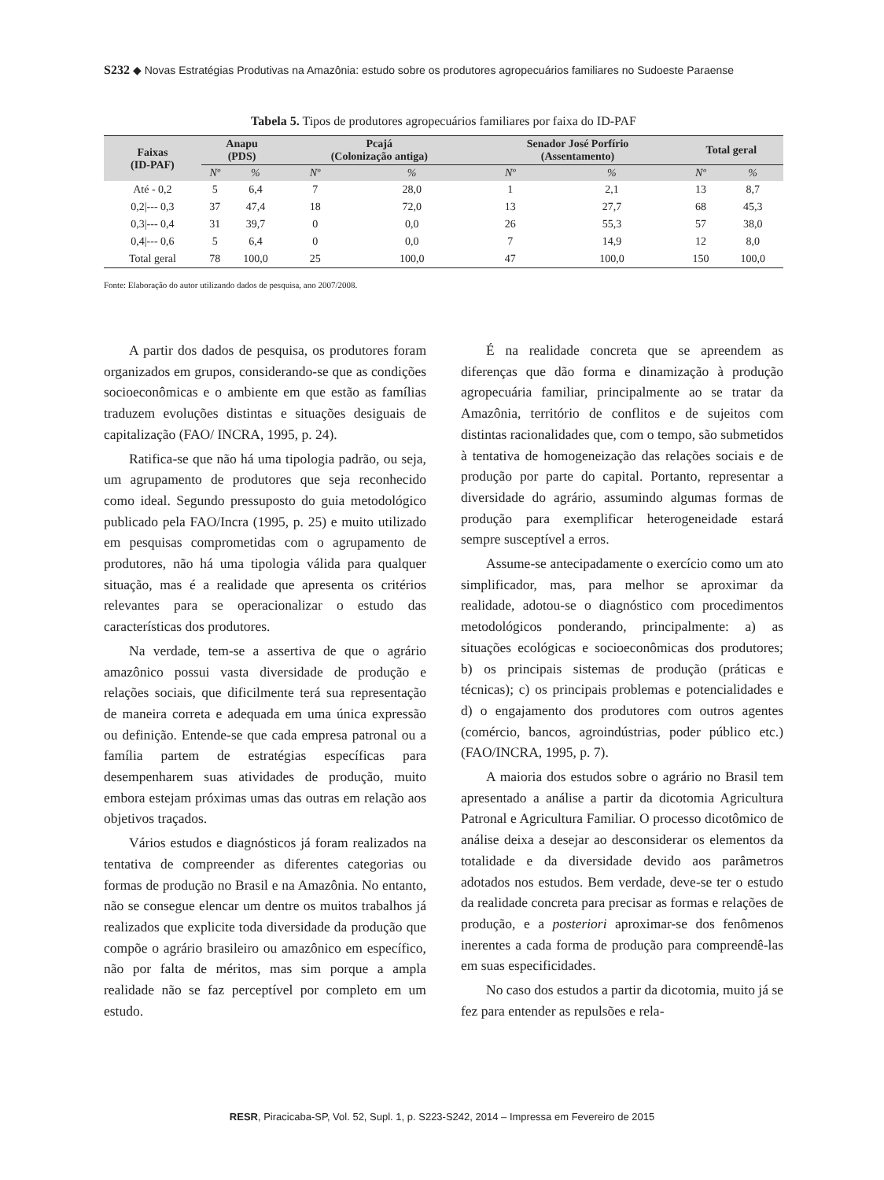S232 ◆ Novas Estratégias Produtivas na Amazônia: estudo sobre os produtores agropecuários familiares no Sudoeste Paraense
Tabela 5. Tipos de produtores agropecuários familiares por faixa do ID-PAF
| Faixas (ID-PAF) | Anapu (PDS) | | Pcajá (Colonização antiga) | | Senador José Porfírio (Assentamento) | | Total geral | |
| --- | --- | --- | --- | --- | --- | --- | --- | --- |
| | Nº | % | Nº | % | Nº | % | Nº | % |
| Até - 0,2 | 5 | 6,4 | 7 | 28,0 | 1 | 2,1 | 13 | 8,7 |
| 0,2/--- 0,3 | 37 | 47,4 | 18 | 72,0 | 13 | 27,7 | 68 | 45,3 |
| 0,3/--- 0,4 | 31 | 39,7 | 0 | 0,0 | 26 | 55,3 | 57 | 38,0 |
| 0,4/--- 0,6 | 5 | 6,4 | 0 | 0,0 | 7 | 14,9 | 12 | 8,0 |
| Total geral | 78 | 100,0 | 25 | 100,0 | 47 | 100,0 | 150 | 100,0 |
Fonte: Elaboração do autor utilizando dados de pesquisa, ano 2007/2008.
A partir dos dados de pesquisa, os produtores foram organizados em grupos, considerando-se que as condições socioeconômicas e o ambiente em que estão as famílias traduzem evoluções distintas e situações desiguais de capitalização (FAO/ INCRA, 1995, p. 24).
Ratifica-se que não há uma tipologia padrão, ou seja, um agrupamento de produtores que seja reconhecido como ideal. Segundo pressuposto do guia metodológico publicado pela FAO/Incra (1995, p. 25) e muito utilizado em pesquisas comprometidas com o agrupamento de produtores, não há uma tipologia válida para qualquer situação, mas é a realidade que apresenta os critérios relevantes para se operacionalizar o estudo das características dos produtores.
Na verdade, tem-se a assertiva de que o agrário amazônico possui vasta diversidade de produção e relações sociais, que dificilmente terá sua representação de maneira correta e adequada em uma única expressão ou definição. Entende-se que cada empresa patronal ou a família partem de estratégias específicas para desempenharem suas atividades de produção, muito embora estejam próximas umas das outras em relação aos objetivos traçados.
Vários estudos e diagnósticos já foram realizados na tentativa de compreender as diferentes categorias ou formas de produção no Brasil e na Amazônia. No entanto, não se consegue elencar um dentre os muitos trabalhos já realizados que explicite toda diversidade da produção que compõe o agrário brasileiro ou amazônico em específico, não por falta de méritos, mas sim porque a ampla realidade não se faz perceptível por completo em um estudo.
É na realidade concreta que se apreendem as diferenças que dão forma e dinamização à produção agropecuária familiar, principalmente ao se tratar da Amazônia, território de conflitos e de sujeitos com distintas racionalidades que, com o tempo, são submetidos à tentativa de homogeneização das relações sociais e de produção por parte do capital. Portanto, representar a diversidade do agrário, assumindo algumas formas de produção para exemplificar heterogeneidade estará sempre susceptível a erros.
Assume-se antecipadamente o exercício como um ato simplificador, mas, para melhor se aproximar da realidade, adotou-se o diagnóstico com procedimentos metodológicos ponderando, principalmente: a) as situações ecológicas e socioeconômicas dos produtores; b) os principais sistemas de produção (práticas e técnicas); c) os principais problemas e potencialidades e d) o engajamento dos produtores com outros agentes (comércio, bancos, agroindústrias, poder público etc.) (FAO/INCRA, 1995, p. 7).
A maioria dos estudos sobre o agrário no Brasil tem apresentado a análise a partir da dicotomia Agricultura Patronal e Agricultura Familiar. O processo dicotômico de análise deixa a desejar ao desconsiderar os elementos da totalidade e da diversidade devido aos parâmetros adotados nos estudos. Bem verdade, deve-se ter o estudo da realidade concreta para precisar as formas e relações de produção, e a posteriori aproximar-se dos fenômenos inerentes a cada forma de produção para compreendê-las em suas especificidades.
No caso dos estudos a partir da dicotomia, muito já se fez para entender as repulsões e rela-
RESR, Piracicaba-SP, Vol. 52, Supl. 1, p. S223-S242, 2014 – Impressa em Fevereiro de 2015